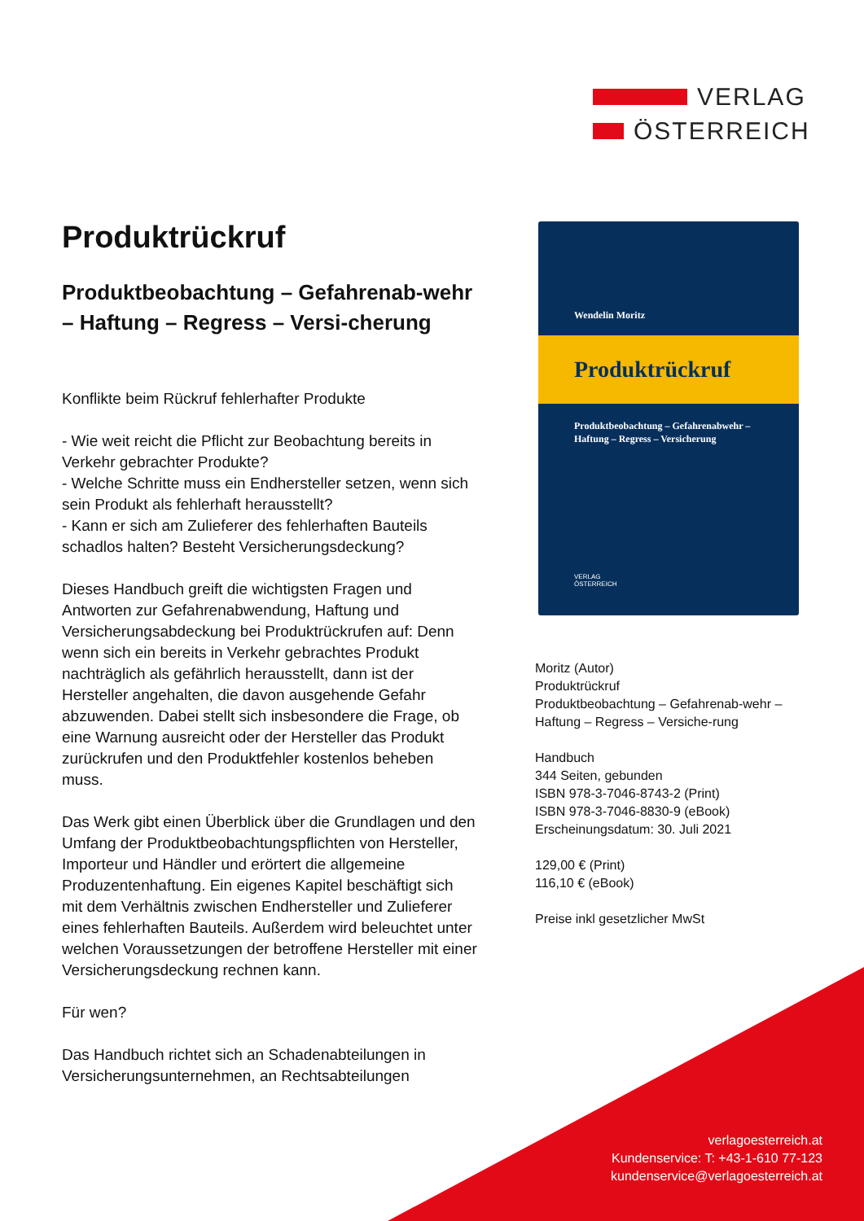VERLAG
ÖSTERREICH
Produktrückruf
Produktbeobachtung – Gefahrenab-wehr – Haftung – Regress – Versi-cherung
Konflikte beim Rückruf fehlerhafter Produkte
- Wie weit reicht die Pflicht zur Beobachtung bereits in Verkehr gebrachter Produkte?
- Welche Schritte muss ein Endhersteller setzen, wenn sich sein Produkt als fehlerhaft herausstellt?
- Kann er sich am Zulieferer des fehlerhaften Bauteils schadlos halten? Besteht Versicherungsdeckung?
Dieses Handbuch greift die wichtigsten Fragen und Antworten zur Gefahrenabwendung, Haftung und Versicherungsabdeckung bei Produktrückrufen auf: Denn wenn sich ein bereits in Verkehr gebrachtes Produkt nachträglich als gefährlich herausstellt, dann ist der Hersteller angehalten, die davon ausgehende Gefahr abzuwenden. Dabei stellt sich insbesondere die Frage, ob eine Warnung ausreicht oder der Hersteller das Produkt zurückrufen und den Produktfehler kostenlos beheben muss.
Das Werk gibt einen Überblick über die Grundlagen und den Umfang der Produktbeobachtungspflichten von Hersteller, Importeur und Händler und erörtert die allgemeine Produzentenhaftung. Ein eigenes Kapitel beschäftigt sich mit dem Verhältnis zwischen Endhersteller und Zulieferer eines fehlerhaften Bauteils. Außerdem wird beleuchtet unter welchen Voraussetzungen der betroffene Hersteller mit einer Versicherungsdeckung rechnen kann.
Für wen?
Das Handbuch richtet sich an Schadenabteilungen in Versicherungsunternehmen, an Rechtsabteilungen
Wendelin Moritz
Produktrückruf
Produktbeobachtung – Gefahrenabwehr –
Haftung – Regress – Versicherung
VERLAG
ÖSTERREICH
Moritz (Autor)
Produktrückruf
Produktbeobachtung – Gefahrenab-wehr – Haftung – Regress – Versiche-rung
Handbuch
344 Seiten, gebunden
ISBN 978-3-7046-8743-2 (Print)
ISBN 978-3-7046-8830-9 (eBook)
Erscheinungsdatum: 30. Juli 2021
129,00 € (Print)
116,10 € (eBook)
Preise inkl gesetzlicher MwSt
verlagoesterreich.at
Kundenservice: T: +43-1-610 77-123
kundenservice@verlagoesterreich.at